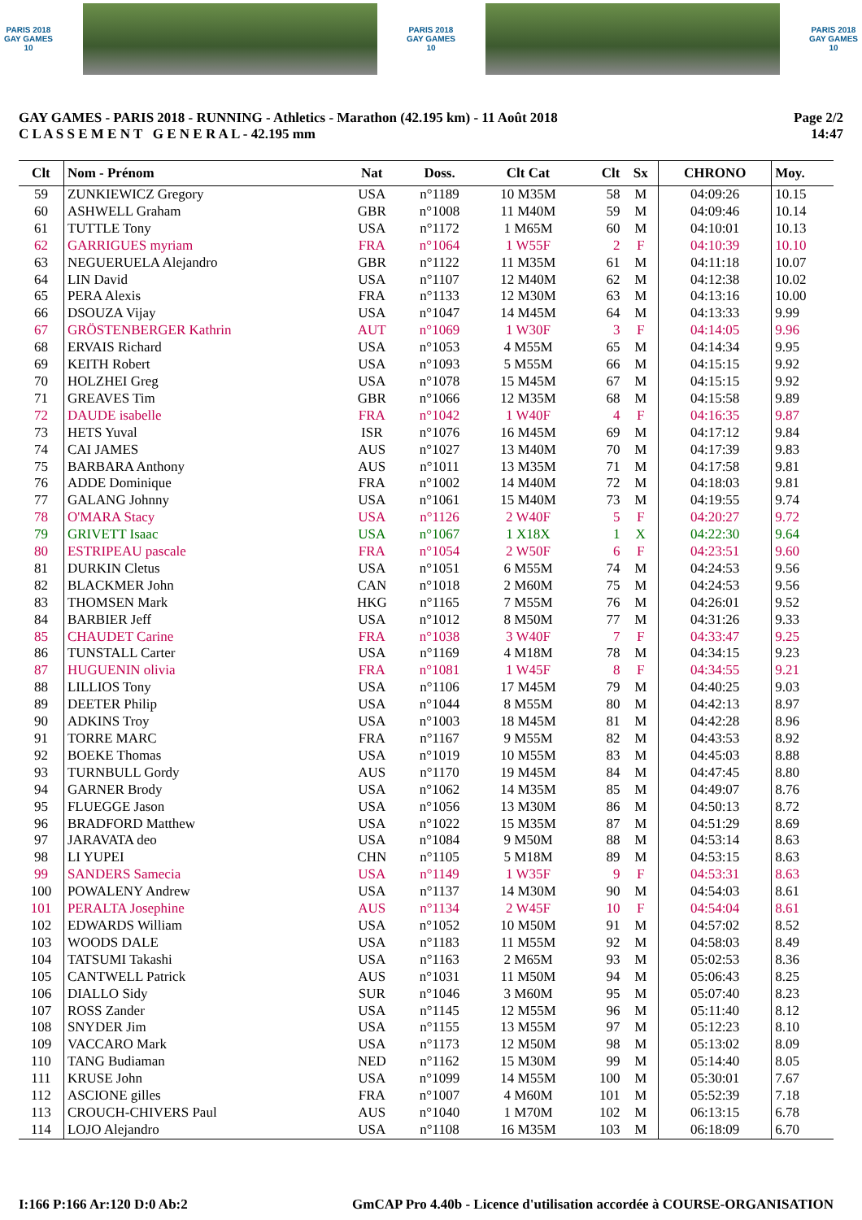PARIS 2018
GAY GAMES 10
PARIS 2018
GAY GAMES 10
PARIS 2018
GAY GAMES 10
GAY GAMES - PARIS 2018 - RUNNING - Athletics - Marathon (42.195 km) - 11 Août 2018
C L A S S E M E N T G E N E R A L - 42.195 mm
Page 2/2
14:47
| Clt | Nom - Prénom | Nat | Doss. | Clt Cat | Clt | Sx | CHRONO | Moy. |
| --- | --- | --- | --- | --- | --- | --- | --- | --- |
| 59 | ZUNKIEWICZ Gregory | USA | n°1189 | 10 M35M | 58 | M | 04:09:26 | 10.15 |
| 60 | ASHWELL Graham | GBR | n°1008 | 11 M40M | 59 | M | 04:09:46 | 10.14 |
| 61 | TUTTLE Tony | USA | n°1172 | 1 M65M | 60 | M | 04:10:01 | 10.13 |
| 62 | GARRIGUES myriam | FRA | n°1064 | 1 W55F | 2 | F | 04:10:39 | 10.10 |
| 63 | NEGUERUELA Alejandro | GBR | n°1122 | 11 M35M | 61 | M | 04:11:18 | 10.07 |
| 64 | LIN David | USA | n°1107 | 12 M40M | 62 | M | 04:12:38 | 10.02 |
| 65 | PERA Alexis | FRA | n°1133 | 12 M30M | 63 | M | 04:13:16 | 10.00 |
| 66 | DSOUZA Vijay | USA | n°1047 | 14 M45M | 64 | M | 04:13:33 | 9.99 |
| 67 | GRÖSTENBERGER Kathrin | AUT | n°1069 | 1 W30F | 3 | F | 04:14:05 | 9.96 |
| 68 | ERVAIS Richard | USA | n°1053 | 4 M55M | 65 | M | 04:14:34 | 9.95 |
| 69 | KEITH Robert | USA | n°1093 | 5 M55M | 66 | M | 04:15:15 | 9.92 |
| 70 | HOLZHEI Greg | USA | n°1078 | 15 M45M | 67 | M | 04:15:15 | 9.92 |
| 71 | GREAVES Tim | GBR | n°1066 | 12 M35M | 68 | M | 04:15:58 | 9.89 |
| 72 | DAUDE isabelle | FRA | n°1042 | 1 W40F | 4 | F | 04:16:35 | 9.87 |
| 73 | HETS Yuval | ISR | n°1076 | 16 M45M | 69 | M | 04:17:12 | 9.84 |
| 74 | CAI JAMES | AUS | n°1027 | 13 M40M | 70 | M | 04:17:39 | 9.83 |
| 75 | BARBARA Anthony | AUS | n°1011 | 13 M35M | 71 | M | 04:17:58 | 9.81 |
| 76 | ADDE Dominique | FRA | n°1002 | 14 M40M | 72 | M | 04:18:03 | 9.81 |
| 77 | GALANG Johnny | USA | n°1061 | 15 M40M | 73 | M | 04:19:55 | 9.74 |
| 78 | O'MARA Stacy | USA | n°1126 | 2 W40F | 5 | F | 04:20:27 | 9.72 |
| 79 | GRIVETT Isaac | USA | n°1067 | 1 X18X | 1 | X | 04:22:30 | 9.64 |
| 80 | ESTRIPEAU pascale | FRA | n°1054 | 2 W50F | 6 | F | 04:23:51 | 9.60 |
| 81 | DURKIN Cletus | USA | n°1051 | 6 M55M | 74 | M | 04:24:53 | 9.56 |
| 82 | BLACKMER John | CAN | n°1018 | 2 M60M | 75 | M | 04:24:53 | 9.56 |
| 83 | THOMSEN Mark | HKG | n°1165 | 7 M55M | 76 | M | 04:26:01 | 9.52 |
| 84 | BARBIER Jeff | USA | n°1012 | 8 M50M | 77 | M | 04:31:26 | 9.33 |
| 85 | CHAUDET Carine | FRA | n°1038 | 3 W40F | 7 | F | 04:33:47 | 9.25 |
| 86 | TUNSTALL Carter | USA | n°1169 | 4 M18M | 78 | M | 04:34:15 | 9.23 |
| 87 | HUGUENIN olivia | FRA | n°1081 | 1 W45F | 8 | F | 04:34:55 | 9.21 |
| 88 | LILLIOS Tony | USA | n°1106 | 17 M45M | 79 | M | 04:40:25 | 9.03 |
| 89 | DEETER Philip | USA | n°1044 | 8 M55M | 80 | M | 04:42:13 | 8.97 |
| 90 | ADKINS Troy | USA | n°1003 | 18 M45M | 81 | M | 04:42:28 | 8.96 |
| 91 | TORRE MARC | FRA | n°1167 | 9 M55M | 82 | M | 04:43:53 | 8.92 |
| 92 | BOEKE Thomas | USA | n°1019 | 10 M55M | 83 | M | 04:45:03 | 8.88 |
| 93 | TURNBULL Gordy | AUS | n°1170 | 19 M45M | 84 | M | 04:47:45 | 8.80 |
| 94 | GARNER Brody | USA | n°1062 | 14 M35M | 85 | M | 04:49:07 | 8.76 |
| 95 | FLUEGGE Jason | USA | n°1056 | 13 M30M | 86 | M | 04:50:13 | 8.72 |
| 96 | BRADFORD Matthew | USA | n°1022 | 15 M35M | 87 | M | 04:51:29 | 8.69 |
| 97 | JARAVATA deo | USA | n°1084 | 9 M50M | 88 | M | 04:53:14 | 8.63 |
| 98 | LI YUPEI | CHN | n°1105 | 5 M18M | 89 | M | 04:53:15 | 8.63 |
| 99 | SANDERS Samecia | USA | n°1149 | 1 W35F | 9 | F | 04:53:31 | 8.63 |
| 100 | POWALENY Andrew | USA | n°1137 | 14 M30M | 90 | M | 04:54:03 | 8.61 |
| 101 | PERALTA Josephine | AUS | n°1134 | 2 W45F | 10 | F | 04:54:04 | 8.61 |
| 102 | EDWARDS William | USA | n°1052 | 10 M50M | 91 | M | 04:57:02 | 8.52 |
| 103 | WOODS DALE | USA | n°1183 | 11 M55M | 92 | M | 04:58:03 | 8.49 |
| 104 | TATSUMI Takashi | USA | n°1163 | 2 M65M | 93 | M | 05:02:53 | 8.36 |
| 105 | CANTWELL Patrick | AUS | n°1031 | 11 M50M | 94 | M | 05:06:43 | 8.25 |
| 106 | DIALLO Sidy | SUR | n°1046 | 3 M60M | 95 | M | 05:07:40 | 8.23 |
| 107 | ROSS Zander | USA | n°1145 | 12 M55M | 96 | M | 05:11:40 | 8.12 |
| 108 | SNYDER Jim | USA | n°1155 | 13 M55M | 97 | M | 05:12:23 | 8.10 |
| 109 | VACCARO Mark | USA | n°1173 | 12 M50M | 98 | M | 05:13:02 | 8.09 |
| 110 | TANG Budiaman | NED | n°1162 | 15 M30M | 99 | M | 05:14:40 | 8.05 |
| 111 | KRUSE John | USA | n°1099 | 14 M55M | 100 | M | 05:30:01 | 7.67 |
| 112 | ASCIONE gilles | FRA | n°1007 | 4 M60M | 101 | M | 05:52:39 | 7.18 |
| 113 | CROUCH-CHIVERS Paul | AUS | n°1040 | 1 M70M | 102 | M | 06:13:15 | 6.78 |
| 114 | LOJO Alejandro | USA | n°1108 | 16 M35M | 103 | M | 06:18:09 | 6.70 |
I:166 P:166 Ar:120 D:0 Ab:2 GmCAP Pro 4.40b - Licence d'utilisation accordée à COURSE-ORGANISATION